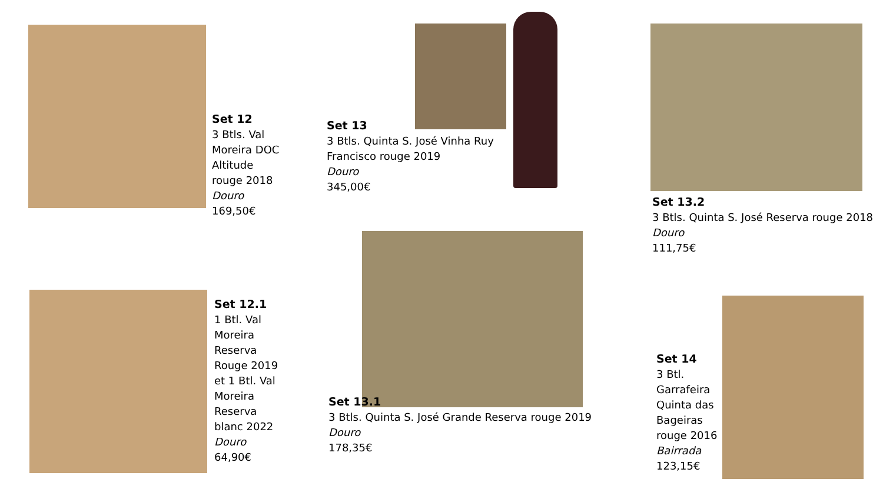Set 12
3 Btls. Val Moreira DOC Altitude rouge 2018
Douro
169,50€
Set 13
3 Btls. Quinta S. José Vinha Ruy Francisco rouge 2019
Douro
345,00€
Set 13.2
3 Btls. Quinta S. José Reserva rouge 2018
Douro
111,75€
Set 12.1
1 Btl. Val Moreira Reserva Rouge 2019 et 1 Btl. Val Moreira Reserva blanc 2022
Douro
64,90€
Set 13.1
3 Btls. Quinta S. José Grande Reserva rouge 2019
Douro
178,35€
Set 14
3 Btl. Garrafeira Quinta das Bageiras rouge 2016
Bairrada
123,15€